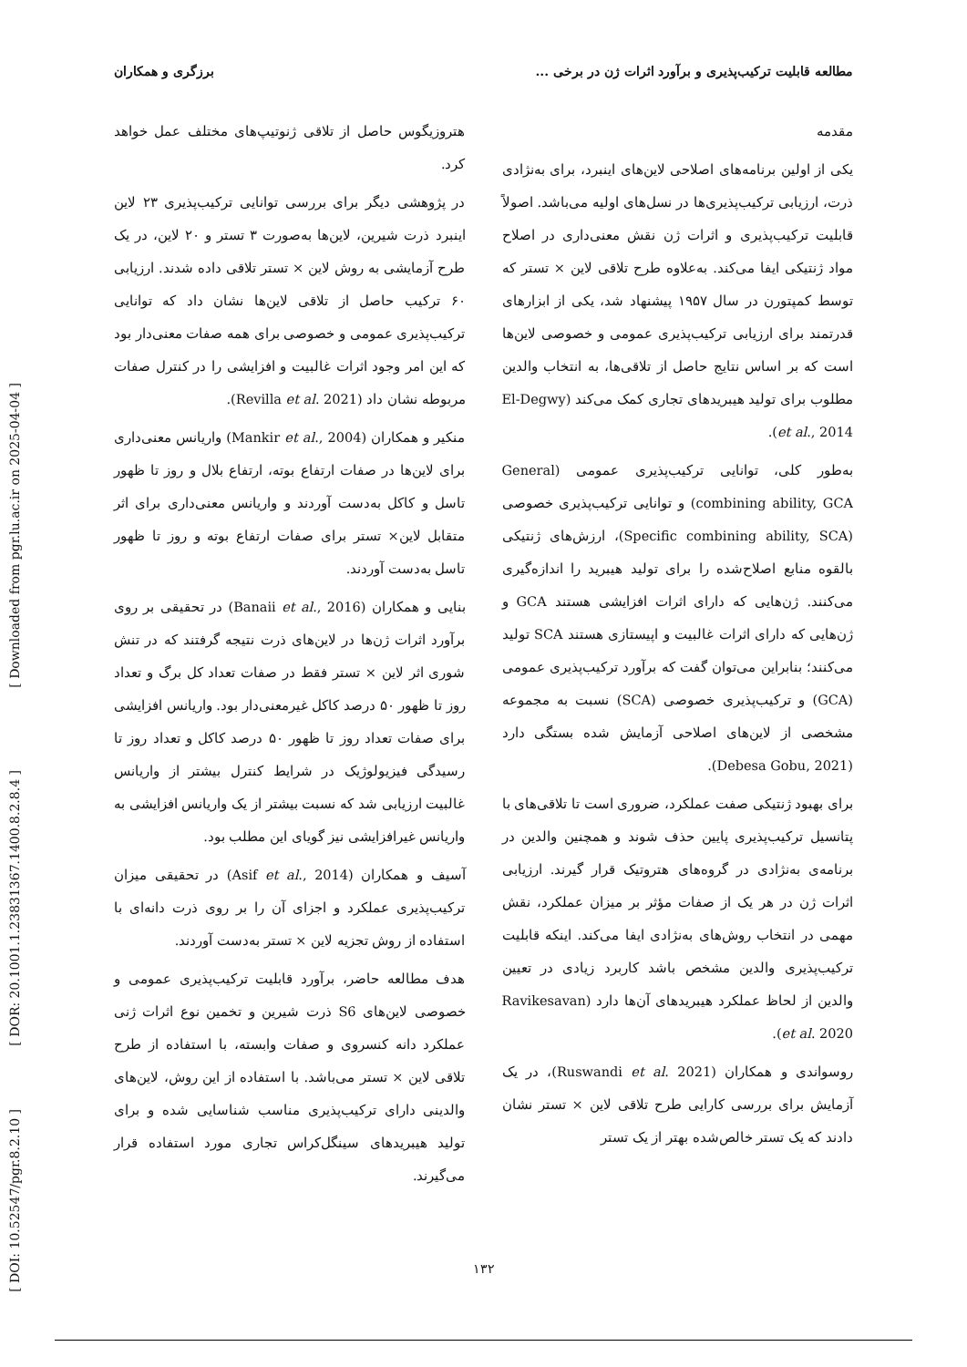[ Downloaded from pgr.lu.ac.ir on 2025-04-04 ]
[ DOR: 20.1001.1.23831367.1400.8.2.8.4 ]
[ DOI: 10.52547/pgr.8.2.10 ]
مطالعه قابلیت ترکیب‌پذیری و برآورد اثرات ژن در برخی ... برزگری و همکاران
مقدمه
یکی از اولین برنامه‌های اصلاحی لاین‌های اینبرد، برای به‌نژادی ذرت، ارزیابی ترکیب‌پذیری‌ها در نسل‌های اولیه می‌باشد. اصولاً قابلیت ترکیب‌پذیری و اثرات ژن نقش معنی‌داری در اصلاح مواد ژنتیکی ایفا می‌کند. به‌علاوه طرح تلاقی لاین × تستر که توسط کمپتورن در سال ۱۹۵۷ پیشنهاد شد، یکی از ابزارهای قدرتمند برای ارزیابی ترکیب‌پذیری عمومی و خصوصی لاین‌ها است که بر اساس نتایج حاصل از تلاقی‌ها، به انتخاب والدین مطلوب برای تولید هیبریدهای تجاری کمک می‌کند (El-Degwy et al., 2014).
به‌طور کلی، توانایی ترکیب‌پذیری عمومی (General combining ability, GCA) و توانایی ترکیب‌پذیری خصوصی (Specific combining ability, SCA)، ارزش‌های ژنتیکی بالقوه منابع اصلاح‌شده را برای تولید هیبرید را اندازه‌گیری می‌کنند. ژن‌هایی که دارای اثرات افزایشی هستند GCA و ژن‌هایی که دارای اثرات غالبیت و اپیستازی هستند SCA تولید می‌کنند؛ بنابراین می‌توان گفت که برآورد ترکیب‌پذیری عمومی (GCA) و ترکیب‌پذیری خصوصی (SCA) نسبت به مجموعه مشخصی از لاین‌های اصلاحی آزمایش شده بستگی دارد (Debesa Gobu, 2021).
برای بهبود ژنتیکی صفت عملکرد، ضروری است تا تلاقی‌های با پتانسیل ترکیب‌پذیری پایین حذف شوند و همچنین والدین در برنامه‌ی به‌نژادی در گروه‌های هتروتیک قرار گیرند. ارزیابی اثرات ژن در هر یک از صفات مؤثر بر میزان عملکرد، نقش مهمی در انتخاب روش‌های به‌نژادی ایفا می‌کند. اینکه قابلیت ترکیب‌پذیری والدین مشخص باشد کاربرد زیادی در تعیین والدین از لحاظ عملکرد هیبریدهای آن‌ها دارد (Ravikesavan et al. 2020).
روسواندی و همکاران (Ruswandi et al. 2021)، در یک آزمایش برای بررسی کارایی طرح تلاقی لاین × تستر نشان دادند که یک تستر خالص‌شده بهتر از یک تستر
هتروزیگوس حاصل از تلاقی ژنوتیپ‌های مختلف عمل خواهد کرد.
در پژوهشی دیگر برای بررسی توانایی ترکیب‌پذیری ۲۳ لاین اینبرد ذرت شیرین، لاین‌ها به‌صورت ۳ تستر و ۲۰ لاین، در یک طرح آزمایشی به روش لاین × تستر تلاقی داده شدند. ارزیابی ۶۰ ترکیب حاصل از تلاقی لاین‌ها نشان داد که توانایی ترکیب‌پذیری عمومی و خصوصی برای همه صفات معنی‌دار بود که این امر وجود اثرات غالبیت و افزایشی را در کنترل صفات مربوطه نشان داد (Revilla et al. 2021).
منکیر و همکاران (Mankir et al., 2004) واریانس معنی‌داری برای لاین‌ها در صفات ارتفاع بوته، ارتفاع بلال و روز تا ظهور تاسل و کاکل به‌دست آوردند و واریانس معنی‌داری برای اثر متقابل لاین× تستر برای صفات ارتفاع بوته و روز تا ظهور تاسل به‌دست آوردند.
بنایی و همکاران (Banaii et al., 2016) در تحقیقی بر روی برآورد اثرات ژن‌ها در لاین‌های ذرت نتیجه گرفتند که در تنش شوری اثر لاین × تستر فقط در صفات تعداد کل برگ و تعداد روز تا ظهور ۵۰ درصد کاکل غیرمعنی‌دار بود. واریانس افزایشی برای صفات تعداد روز تا ظهور ۵۰ درصد کاکل و تعداد روز تا رسیدگی فیزیولوژیک در شرایط کنترل بیشتر از واریانس غالبیت ارزیابی شد که نسبت بیشتر از یک واریانس افزایشی به واریانس غیرافزایشی نیز گویای این مطلب بود.
آسیف و همکاران (Asif et al., 2014) در تحقیقی میزان ترکیب‌پذیری عملکرد و اجزای آن را بر روی ذرت دانه‌ای با استفاده از روش تجزیه لاین × تستر به‌دست آوردند.
هدف مطالعه حاضر، برآورد قابلیت ترکیب‌پذیری عمومی و خصوصی لاین‌های S6 ذرت شیرین و تخمین نوع اثرات ژنی عملکرد دانه کنسروی و صفات وابسته، با استفاده از طرح تلاقی لاین × تستر می‌باشد. با استفاده از این روش، لاین‌های والدینی دارای ترکیب‌پذیری مناسب شناسایی شده و برای تولید هیبریدهای سینگل‌کراس تجاری مورد استفاده قرار می‌گیرند.
۱۳۲